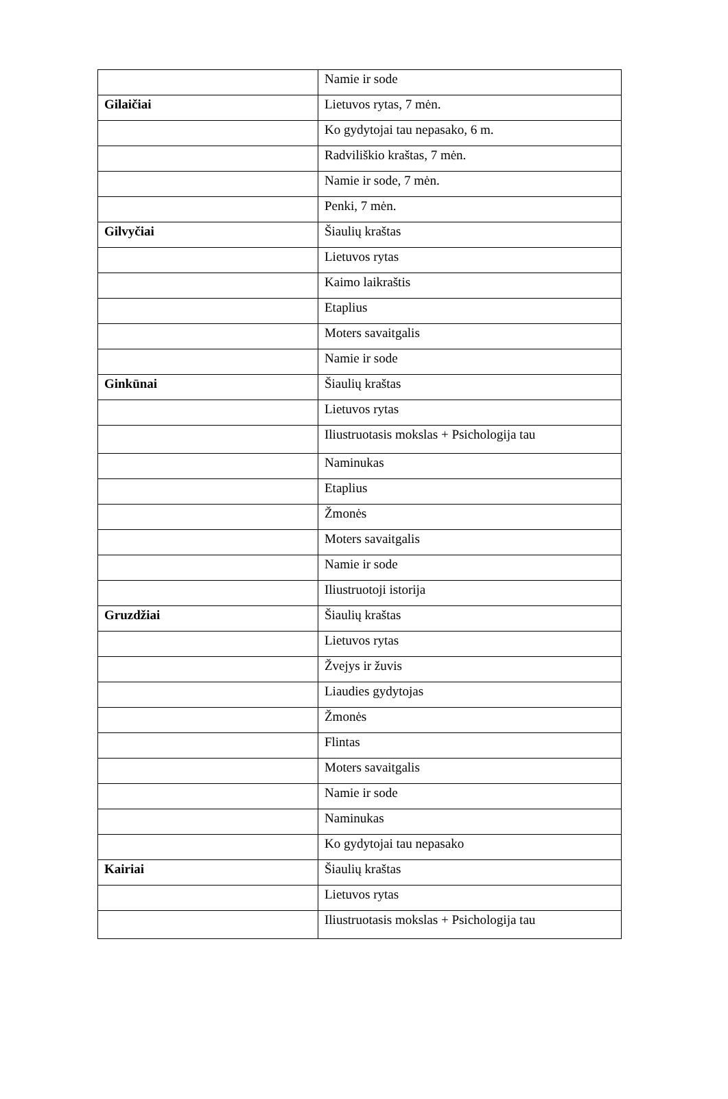| | Namie ir sode |
| Gilaičiai | Lietuvos rytas, 7 mėn. |
| | Ko gydytojai tau nepasako, 6 m. |
| | Radviliškio kraštas, 7 mėn. |
| | Namie ir sode, 7 mėn. |
| | Penki, 7 mėn. |
| Gilvyčiai | Šiaulių kraštas |
| | Lietuvos rytas |
| | Kaimo laikraštis |
| | Etaplius |
| | Moters savaitgalis |
| | Namie ir sode |
| Ginkūnai | Šiaulių kraštas |
| | Lietuvos rytas |
| | Iliustruotasis mokslas + Psichologija tau |
| | Naminukas |
| | Etaplius |
| | Žmonės |
| | Moters savaitgalis |
| | Namie ir sode |
| | Iliustruotoji istorija |
| Gruzdžiai | Šiaulių kraštas |
| | Lietuvos rytas |
| | Žvejys ir žuvis |
| | Liaudies gydytojas |
| | Žmonės |
| | Flintas |
| | Moters savaitgalis |
| | Namie ir sode |
| | Naminukas |
| | Ko gydytojai tau nepasako |
| Kairiai | Šiaulių kraštas |
| | Lietuvos rytas |
| | Iliustruotasis mokslas + Psichologija tau |